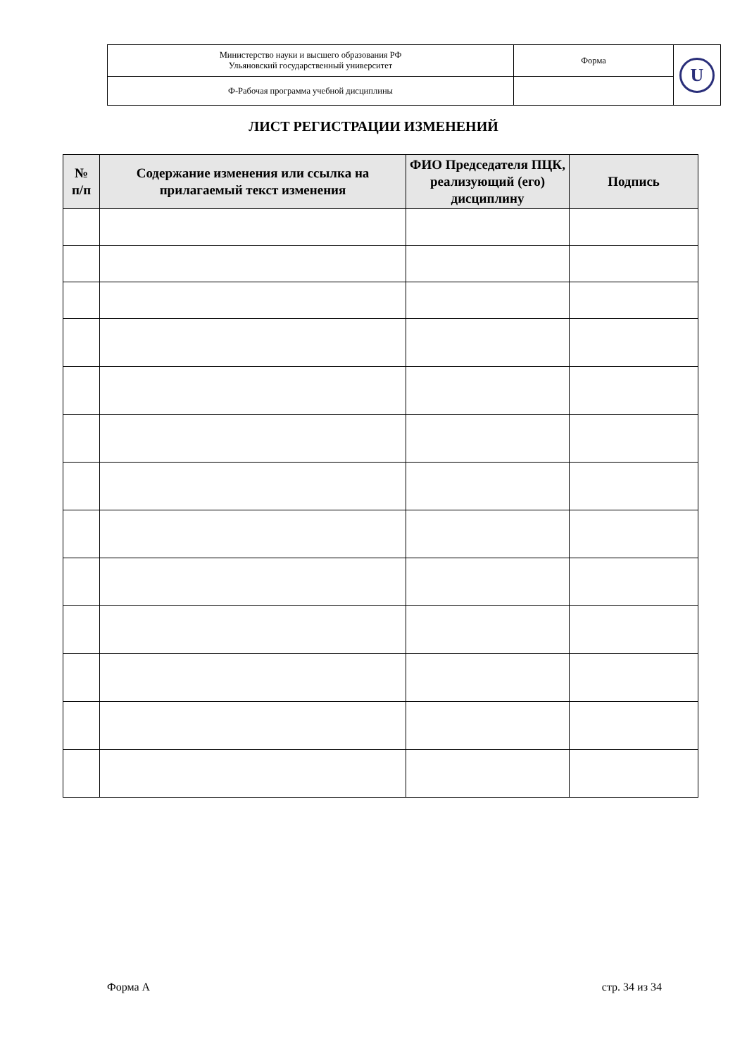| Министерство науки и высшего образования РФ Ульяновский государственный университет | Форма | U |
| Ф-Рабочая программа учебной дисциплины | | |
ЛИСТ РЕГИСТРАЦИИ ИЗМЕНЕНИЙ
| № п/п | Содержание изменения или ссылка на прилагаемый текст изменения | ФИО Председателя ПЦК, реализующий (его) дисциплину | Подпись |
| --- | --- | --- | --- |
Форма А стр. 34 из 34